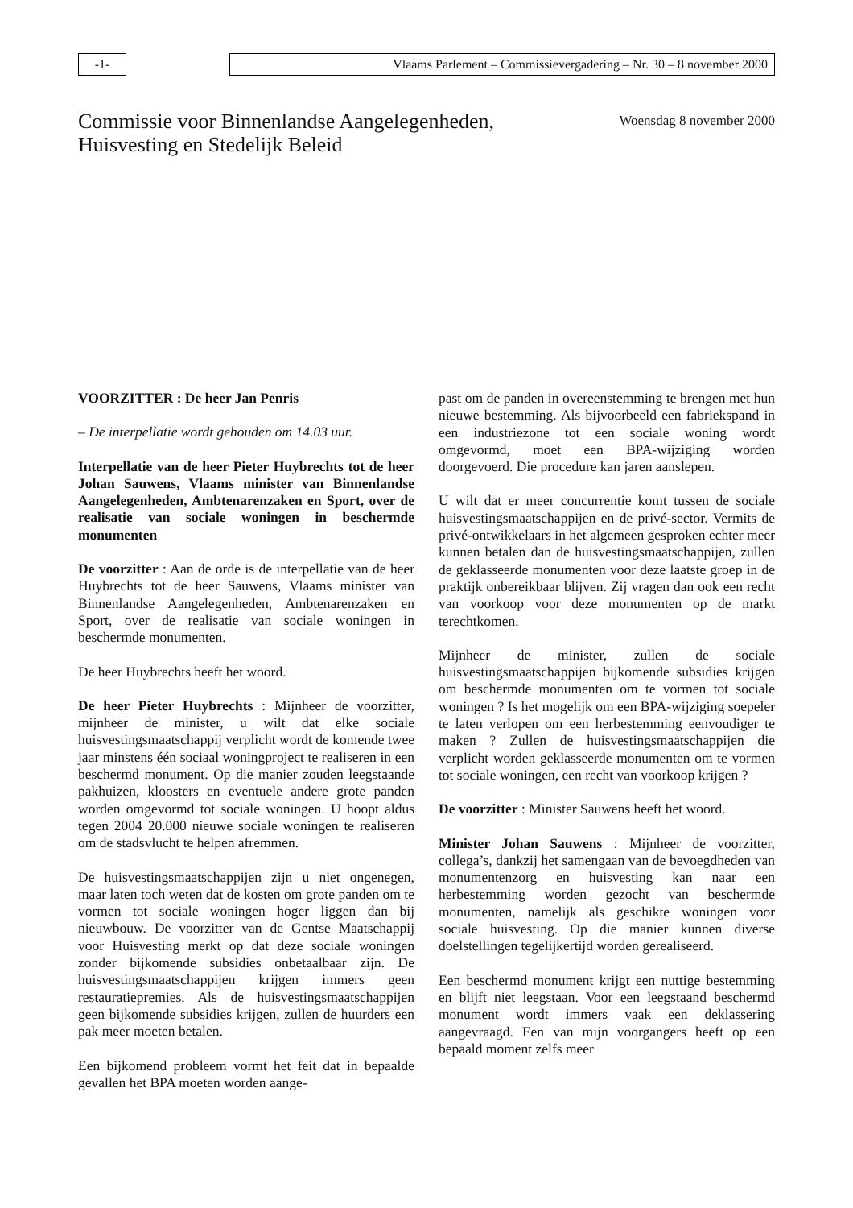-1- Vlaams Parlement – Commissievergadering – Nr. 30 – 8 november 2000
Commissie voor Binnenlandse Aangelegenheden,
Huisvesting en Stedelijk Beleid
Woensdag 8 november 2000
VOORZITTER : De heer Jan Penris
– De interpellatie wordt gehouden om 14.03 uur.
Interpellatie van de heer Pieter Huybrechts tot de heer Johan Sauwens, Vlaams minister van Binnenlandse Aangelegenheden, Ambtenarenzaken en Sport, over de realisatie van sociale woningen in beschermde monumenten
De voorzitter : Aan de orde is de interpellatie van de heer Huybrechts tot de heer Sauwens, Vlaams minister van Binnenlandse Aangelegenheden, Ambtenarenzaken en Sport, over de realisatie van sociale woningen in beschermde monumenten.
De heer Huybrechts heeft het woord.
De heer Pieter Huybrechts : Mijnheer de voorzitter, mijnheer de minister, u wilt dat elke sociale huisvestingsmaatschappij verplicht wordt de komende twee jaar minstens één sociaal woningproject te realiseren in een beschermd monument. Op die manier zouden leegstaande pakhuizen, kloosters en eventuele andere grote panden worden omgevormd tot sociale woningen. U hoopt aldus tegen 2004 20.000 nieuwe sociale woningen te realiseren om de stadsvlucht te helpen afremmen.
De huisvestingsmaatschappijen zijn u niet ongenegen, maar laten toch weten dat de kosten om grote panden om te vormen tot sociale woningen hoger liggen dan bij nieuwbouw. De voorzitter van de Gentse Maatschappij voor Huisvesting merkt op dat deze sociale woningen zonder bijkomende subsidies onbetaalbaar zijn. De huisvestingsmaatschappijen krijgen immers geen restauratiepremies. Als de huisvestingsmaatschappijen geen bijkomende subsidies krijgen, zullen de huurders een pak meer moeten betalen.
Een bijkomend probleem vormt het feit dat in bepaalde gevallen het BPA moeten worden aange-
past om de panden in overeenstemming te brengen met hun nieuwe bestemming. Als bijvoorbeeld een fabriekspand in een industriezone tot een sociale woning wordt omgevormd, moet een BPA-wijziging worden doorgevoerd. Die procedure kan jaren aanslepen.
U wilt dat er meer concurrentie komt tussen de sociale huisvestingsmaatschappijen en de privé-sector. Vermits de privé-ontwikkelaars in het algemeen gesproken echter meer kunnen betalen dan de huisvestingsmaatschappijen, zullen de geklasseerde monumenten voor deze laatste groep in de praktijk onbereikbaar blijven. Zij vragen dan ook een recht van voorkoop voor deze monumenten op de markt terechtkomen.
Mijnheer de minister, zullen de sociale huisvestingsmaatschappijen bijkomende subsidies krijgen om beschermde monumenten om te vormen tot sociale woningen ? Is het mogelijk om een BPA-wijziging soepeler te laten verlopen om een herbestemming eenvoudiger te maken ? Zullen de huisvestingsmaatschappijen die verplicht worden geklasseerde monumenten om te vormen tot sociale woningen, een recht van voorkoop krijgen ?
De voorzitter : Minister Sauwens heeft het woord.
Minister Johan Sauwens : Mijnheer de voorzitter, collega’s, dankzij het samengaan van de bevoegdheden van monumentenzorg en huisvesting kan naar een herbestemming worden gezocht van beschermde monumenten, namelijk als geschikte woningen voor sociale huisvesting. Op die manier kunnen diverse doelstellingen tegelijkertijd worden gerealiseerd.
Een beschermd monument krijgt een nuttige bestemming en blijft niet leegstaan. Voor een leegstaand beschermd monument wordt immers vaak een deklassering aangevraagd. Een van mijn voorgangers heeft op een bepaald moment zelfs meer